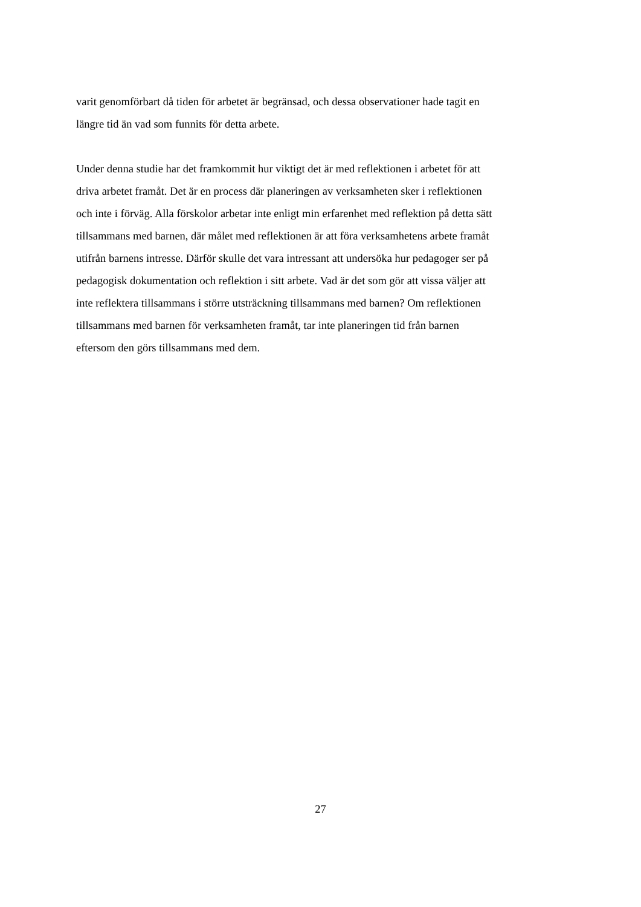varit genomförbart då tiden för arbetet är begränsad, och dessa observationer hade tagit en
längre tid än vad som funnits för detta arbete.
Under denna studie har det framkommit hur viktigt det är med reflektionen i arbetet för att
driva arbetet framåt. Det är en process där planeringen av verksamheten sker i reflektionen
och inte i förväg. Alla förskolor arbetar inte enligt min erfarenhet med reflektion på detta sätt
tillsammans med barnen, där målet med reflektionen är att föra verksamhetens arbete framåt
utifrån barnens intresse. Därför skulle det vara intressant att undersöka hur pedagoger ser på
pedagogisk dokumentation och reflektion i sitt arbete. Vad är det som gör att vissa väljer att
inte reflektera tillsammans i större utsträckning tillsammans med barnen? Om reflektionen
tillsammans med barnen för verksamheten framåt, tar inte planeringen tid från barnen
eftersom den görs tillsammans med dem.
27